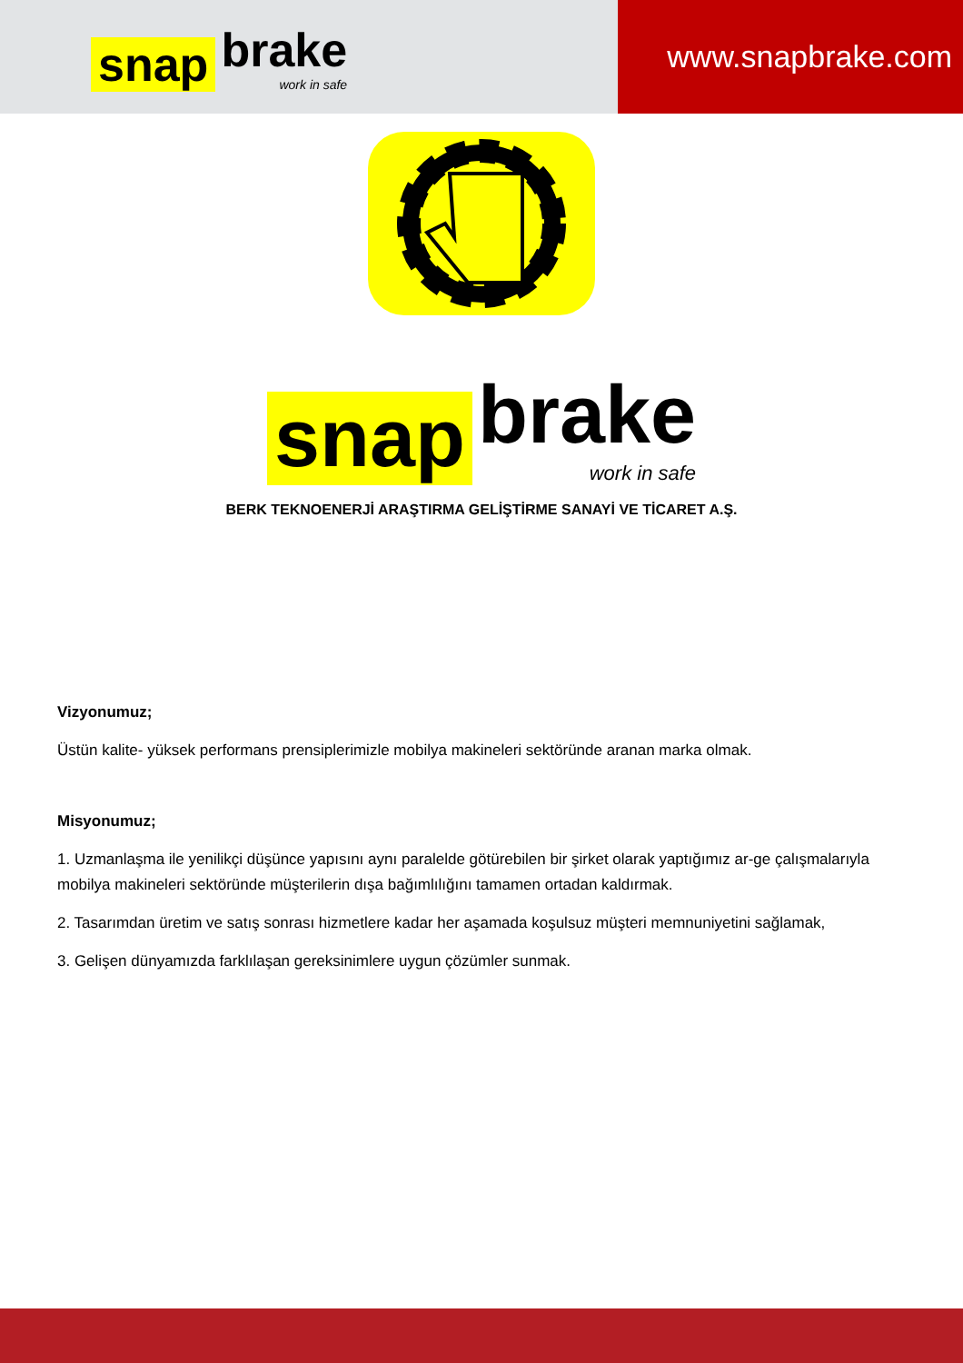snap brake
work in safe
www.snapbrake.com
snap brake
work in safe
BERK TEKNOENERJİ ARAŞTIRMA GELİŞTİRME SANAYİ VE TİCARET A.Ş.
Vizyonumuz;
Üstün kalite- yüksek performans prensiplerimizle mobilya makineleri sektöründe aranan marka olmak.
Misyonumuz;
1. Uzmanlaşma ile yenilikçi düşünce yapısını aynı paralelde götürebilen bir şirket olarak yaptığımız ar-ge çalışmalarıyla mobilya makineleri sektöründe müşterilerin dışa bağımlılığını tamamen ortadan kaldırmak.
2. Tasarımdan üretim ve satış sonrası hizmetlere kadar her aşamada koşulsuz müşteri memnuniyetini sağlamak,
3. Gelişen dünyamızda farklılaşan gereksinimlere uygun çözümler sunmak.